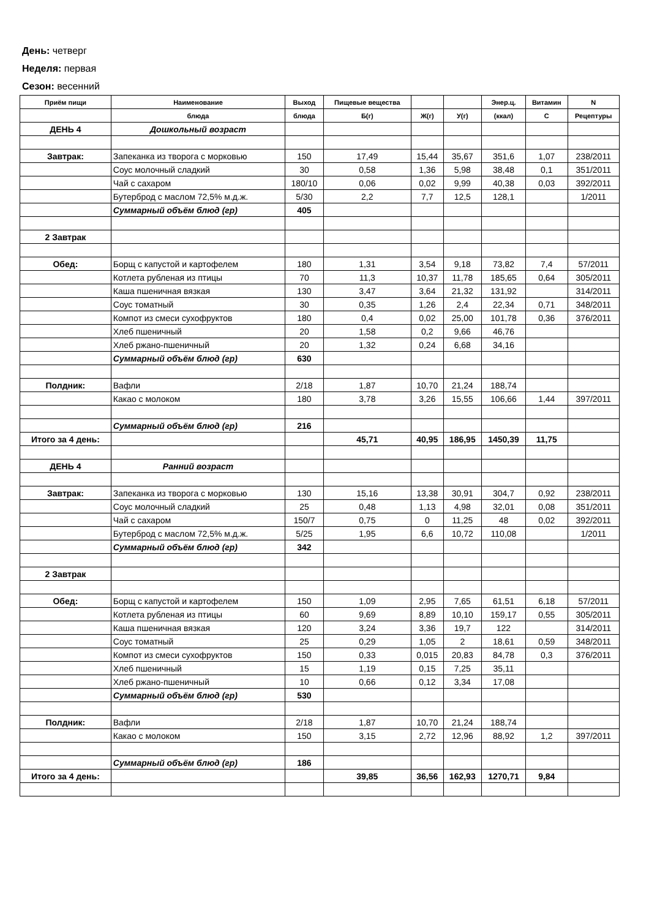День: четверг
Неделя: первая
Сезон: весенний
| Приём пищи | Наименование | Выход | Пищевые вещества | | | Энер.ц. | Витамин | N |
| --- | --- | --- | --- | --- | --- | --- | --- | --- |
| | блюда | блюда | Б(г) | Ж(г) | У(г) | (ккал) | С | Рецептуры |
| ДЕНЬ 4 | Дошкольный возраст | | | | | | | |
| Завтрак: | Запеканка из творога с морковью | 150 | 17,49 | 15,44 | 35,67 | 351,6 | 1,07 | 238/2011 |
| | Соус молочный сладкий | 30 | 0,58 | 1,36 | 5,98 | 38,48 | 0,1 | 351/2011 |
| | Чай с сахаром | 180/10 | 0,06 | 0,02 | 9,99 | 40,38 | 0,03 | 392/2011 |
| | Бутерброд с маслом 72,5% м.д.ж. | 5/30 | 2,2 | 7,7 | 12,5 | 128,1 | | 1/2011 |
| | Суммарный объём блюд (гр) | 405 | | | | | | |
| 2 Завтрак | | | | | | | | |
| Обед: | Борщ с капустой и картофелем | 180 | 1,31 | 3,54 | 9,18 | 73,82 | 7,4 | 57/2011 |
| | Котлета рубленая из птицы | 70 | 11,3 | 10,37 | 11,78 | 185,65 | 0,64 | 305/2011 |
| | Каша пшеничная вязкая | 130 | 3,47 | 3,64 | 21,32 | 131,92 | | 314/2011 |
| | Соус томатный | 30 | 0,35 | 1,26 | 2,4 | 22,34 | 0,71 | 348/2011 |
| | Компот из смеси сухофруктов | 180 | 0,4 | 0,02 | 25,00 | 101,78 | 0,36 | 376/2011 |
| | Хлеб пшеничный | 20 | 1,58 | 0,2 | 9,66 | 46,76 | | |
| | Хлеб ржано-пшеничный | 20 | 1,32 | 0,24 | 6,68 | 34,16 | | |
| | Суммарный объём блюд (гр) | 630 | | | | | | |
| Полдник: | Вафли | 2/18 | 1,87 | 10,70 | 21,24 | 188,74 | | |
| | Какао с молоком | 180 | 3,78 | 3,26 | 15,55 | 106,66 | 1,44 | 397/2011 |
| | Суммарный объём блюд (гр) | 216 | | | | | | |
| Итого за 4 день: | | | 45,71 | 40,95 | 186,95 | 1450,39 | 11,75 | |
| ДЕНЬ 4 | Ранний возраст | | | | | | | |
| Завтрак: | Запеканка из творога с морковью | 130 | 15,16 | 13,38 | 30,91 | 304,7 | 0,92 | 238/2011 |
| | Соус молочный сладкий | 25 | 0,48 | 1,13 | 4,98 | 32,01 | 0,08 | 351/2011 |
| | Чай с сахаром | 150/7 | 0,75 | 0 | 11,25 | 48 | 0,02 | 392/2011 |
| | Бутерброд с маслом 72,5% м.д.ж. | 5/25 | 1,95 | 6,6 | 10,72 | 110,08 | | 1/2011 |
| | Суммарный объём блюд (гр) | 342 | | | | | | |
| 2 Завтрак | | | | | | | | |
| Обед: | Борщ с капустой и картофелем | 150 | 1,09 | 2,95 | 7,65 | 61,51 | 6,18 | 57/2011 |
| | Котлета рубленая из птицы | 60 | 9,69 | 8,89 | 10,10 | 159,17 | 0,55 | 305/2011 |
| | Каша пшеничная вязкая | 120 | 3,24 | 3,36 | 19,7 | 122 | | 314/2011 |
| | Соус томатный | 25 | 0,29 | 1,05 | 2 | 18,61 | 0,59 | 348/2011 |
| | Компот из смеси сухофруктов | 150 | 0,33 | 0,015 | 20,83 | 84,78 | 0,3 | 376/2011 |
| | Хлеб пшеничный | 15 | 1,19 | 0,15 | 7,25 | 35,11 | | |
| | Хлеб ржано-пшеничный | 10 | 0,66 | 0,12 | 3,34 | 17,08 | | |
| | Суммарный объём блюд (гр) | 530 | | | | | | |
| Полдник: | Вафли | 2/18 | 1,87 | 10,70 | 21,24 | 188,74 | | |
| | Какао с молоком | 150 | 3,15 | 2,72 | 12,96 | 88,92 | 1,2 | 397/2011 |
| | Суммарный объём блюд (гр) | 186 | | | | | | |
| Итого за 4 день: | | | 39,85 | 36,56 | 162,93 | 1270,71 | 9,84 | |